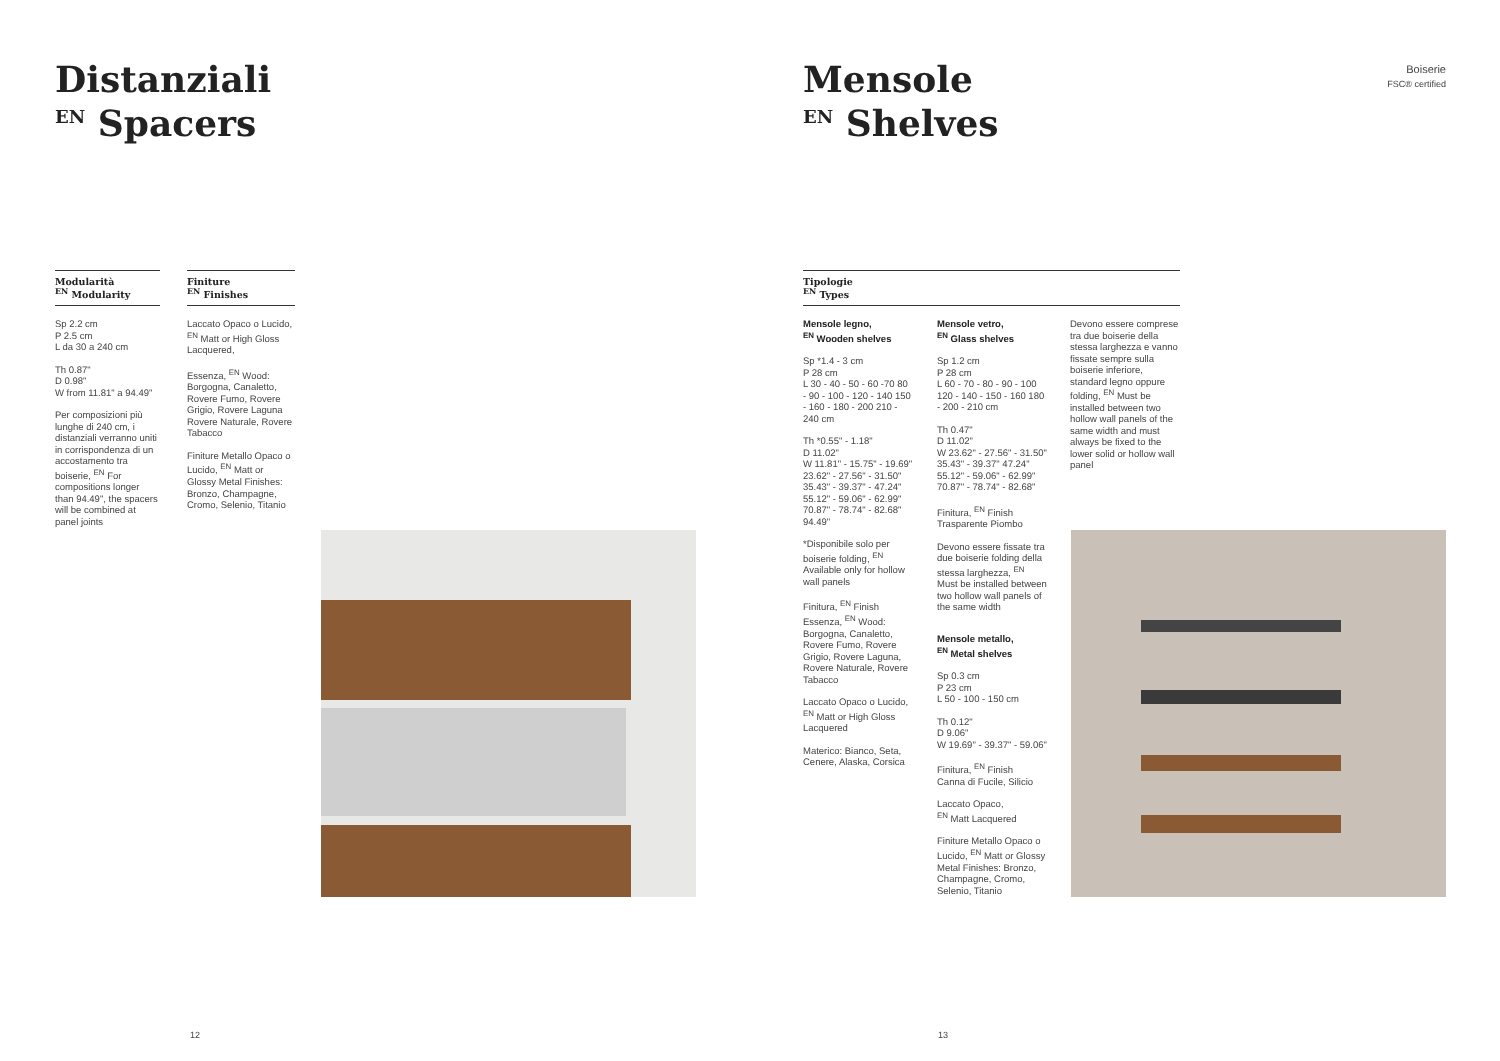Distanziali
<sup>EN</sup> Spacers
Modularità
<sup>EN</sup> Modularity
Sp 2.2 cm
P 2.5 cm
L da 30 a 240 cm
Th 0.87"
D 0.98"
W from 11.81" a 94.49"
Per composizioni più lunghe di 240 cm, i distanziali verranno uniti in corrispondenza di un accostamento tra boiserie, <sup>EN</sup> For compositions longer than 94.49", the spacers will be combined at panel joints
Finiture
<sup>EN</sup> Finishes
Laccato Opaco o Lucido, <sup>EN</sup> Matt or High Gloss Lacquered,
Essenza, <sup>EN</sup> Wood: Borgogna, Canaletto, Rovere Fumo, Rovere Grigio, Rovere Laguna Rovere Naturale, Rovere Tabacco
Finiture Metallo Opaco o Lucido, <sup>EN</sup> Matt or Glossy Metal Finishes: Bronzo, Champagne, Cromo, Selenio, Titanio
12
Mensole
<sup>EN</sup> Shelves
Boiserie
FSC® certified
Tipologie
<sup>EN</sup> Types
Mensole legno,
<sup>EN</sup> Wooden shelves
Sp *1.4 - 3 cm
P 28 cm
L 30 - 40 - 50 - 60 -70 80 - 90 - 100 - 120 - 140 150 - 160 - 180 - 200 210 - 240 cm
Th *0.55" - 1.18"
D 11.02"
W 11.81" - 15.75" - 19.69" 23.62" - 27.56" - 31.50" 35.43" - 39.37" - 47.24" 55.12" - 59.06" - 62.99" 70.87" - 78.74" - 82.68" 94.49"
*Disponibile solo per boiserie folding, <sup>EN</sup> Available only for hollow wall panels
Finitura, <sup>EN</sup> Finish Essenza, <sup>EN</sup> Wood: Borgogna, Canaletto, Rovere Fumo, Rovere Grigio, Rovere Laguna, Rovere Naturale, Rovere Tabacco
Laccato Opaco o Lucido, <sup>EN</sup> Matt or High Gloss Lacquered
Materico: Bianco, Seta, Cenere, Alaska, Corsica
Mensole vetro,
<sup>EN</sup> Glass shelves
Sp 1.2 cm
P 28 cm
L 60 - 70 - 80 - 90 - 100 120 - 140 - 150 - 160 180 - 200 - 210 cm
Th 0.47"
D 11.02"
W 23.62" - 27.56" - 31.50" 35.43" - 39.37" 47.24" 55.12" - 59.06" - 62.99" 70.87" - 78.74" - 82.68"
Finitura, <sup>EN</sup> Finish
Trasparente Piombo
Devono essere fissate tra due boiserie folding della stessa larghezza, <sup>EN</sup> Must be installed between two hollow wall panels of the same width
Mensole metallo,
<sup>EN</sup> Metal shelves
Sp 0.3 cm
P 23 cm
L 50 - 100 - 150 cm
Th 0.12"
D 9.06"
W 19.69" - 39.37" - 59.06"
Finitura, <sup>EN</sup> Finish
Canna di Fucile, Silicio
Laccato Opaco,
<sup>EN</sup> Matt Lacquered
Finiture Metallo Opaco o Lucido, <sup>EN</sup> Matt or Glossy Metal Finishes: Bronzo, Champagne, Cromo, Selenio, Titanio
Devono essere comprese tra due boiserie della stessa larghezza e vanno fissate sempre sulla boiserie inferiore, standard legno oppure folding, <sup>EN</sup> Must be installed between two hollow wall panels of the same width and must always be fixed to the lower solid or hollow wall panel
13